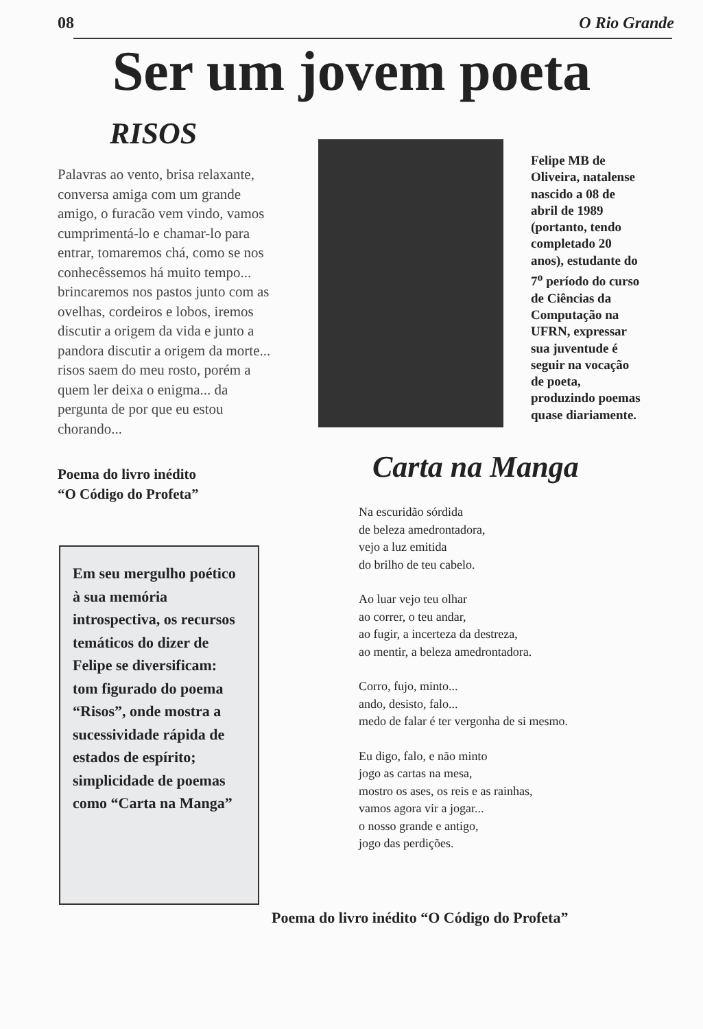08 O Rio Grande
Ser um jovem poeta
RISOS
Palavras ao vento, brisa relaxante, conversa amiga com um grande amigo, o furacão vem vindo, vamos cumprimentá-lo e chamar-lo para entrar, tomaremos chá, como se nos conhecêssemos há muito tempo... brincaremos nos pastos junto com as ovelhas, cordeiros e lobos, iremos discutir a origem da vida e junto a pandora discutir a origem da morte... risos saem do meu rosto, porém a quem ler deixa o enigma... da pergunta de por que eu estou chorando...
Poema do livro inédito
“O Código do Profeta”
Felipe MB de Oliveira, natalense nascido a 08 de abril de 1989 (portanto, tendo completado 20 anos), estudante do 7<sup>o</sup> período do curso de Ciências da Computação na UFRN, expressar sua juventude é seguir na vocação de poeta, produzindo poemas quase diariamente.
Em seu mergulho poético à sua memória introspectiva, os recursos temáticos do dizer de Felipe se diversificam: tom figurado do poema “Risos”, onde mostra a sucessividade rápida de estados de espírito; simplicidade de poemas como “Carta na Manga”
Carta na Manga
Na escuridão sórdida
de beleza amedrontadora,
vejo a luz emitida
do brilho de teu cabelo.
Ao luar vejo teu olhar
ao correr, o teu andar,
ao fugir, a incerteza da destreza,
ao mentir, a beleza amedrontadora.
Corro, fujo, minto...
ando, desisto, falo...
medo de falar é ter vergonha de si mesmo.
Eu digo, falo, e não minto
jogo as cartas na mesa,
mostro os ases, os reis e as rainhas,
vamos agora vir a jogar...
o nosso grande e antigo,
jogo das perdições.
Poema do livro inédito “O Código do Profeta”